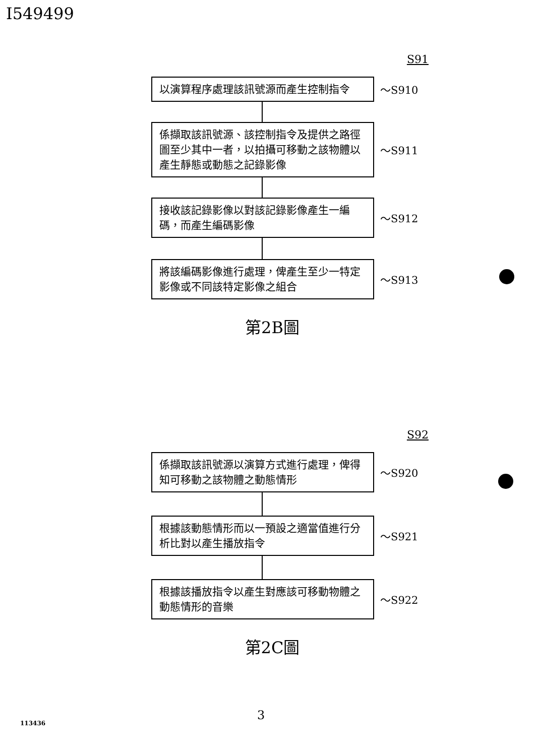I549499
S91
以演算程序處理該訊號源而產生控制指令
～S910
係擷取該訊號源、該控制指令及提供之路徑圖至少其中一者，以拍攝可移動之該物體以產生靜態或動態之記錄影像
～S911
接收該記錄影像以對該記錄影像產生一編碼，而產生編碼影像
～S912
將該編碼影像進行處理，俾產生至少一特定影像或不同該特定影像之組合
～S913
第2B圖
S92
係擷取該訊號源以演算方式進行處理，俾得知可移動之該物體之動態情形
～S920
根據該動態情形而以一預設之適當值進行分析比對以產生播放指令
～S921
根據該播放指令以產生對應該可移動物體之動態情形的音樂
～S922
第2C圖
3
113436